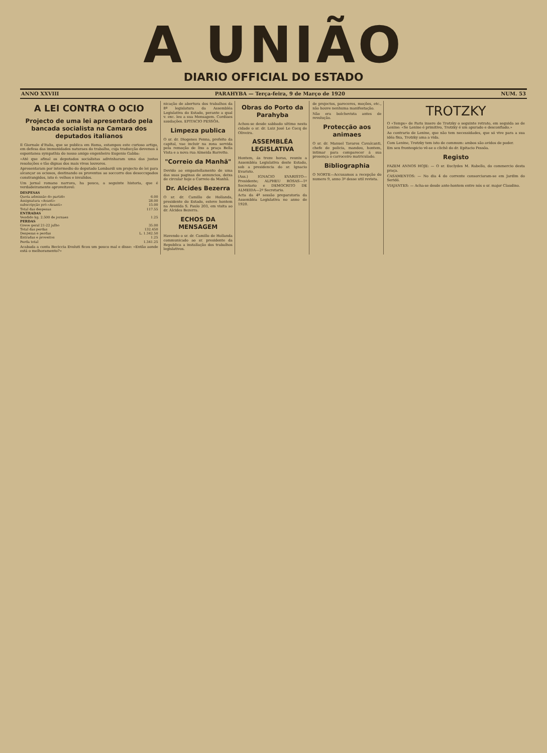A UNIÃO
DIARIO OFFICIAL DO ESTADO
ANNO XXVIII PARAHYBA — Terça-feira, 9 de Março de 1920 NUM. 53
A LEI CONTRA O OCIO
Projecto de uma lei apresentado pela bancada socialista na Camara dos deputados italianos
Il Giornale d'Italia, que se publica em Roma, estampou este curioso artigo, em defesa das immunidades naturaes do trabalho, cuja traducção devemos á espontanea sympathia do nosso amigo engenheiro Eugenio Gabba:
«Até que afinal os deputados socialistas adivinharam uma das justas resoluções e tão dignas dos mais vivos louvores.
Apresentaram por intermedio do deputado Lombardi um projecto de lei para alcançar os ociosos, destinando os proventos ao soccorro dos desoccupados constrangidos, isto é: velhos e invalidos.
Um jornal romano narrava, ha pouco, a seguinte historia, que é verdadeiramente aproveitavel:
| DESPESAS | |
| Quota admissão do partido | 6.00 |
| Assignatura «Avanti» | 28.00 |
| subscripção pró-«Avanti» | 15.00 |
| Total das despesas | 117.55 |
| ENTRADAS | |
| Vendido kg. 2.500 de jornaes | 1.25 |
| PERDAS | |
| Greve geral 21-22 julho | 35.00 |
| Total das perdas | 132.450 |
| Despesas e perdas | L. 1.342.50 |
| Entradas e proveitos | 1.25 |
| Perda total | 1.341.25 |
Acabada a conta Beciccia Evoluti ficou um pouco mal e disse: «Então aonde está o melhoramento?»
nicação de abertura dos trabalhos da 8ª legislatura da Assembléa Legislativa do Estado, perante a qual v. exc. leu a sua Mensagem. Cordiaes saudações. EPITACIO PESSÔA.
Limpeza publica
O sr. dr. Diogenes Penna, prefeito da capital, vae incluir na zona servida pela remoção de lixo a praça Bella Vista e a nova rua Almeida Barretto.
"Correio da Manhã"
Devido ao empastellamento de uma das suas paginas de annuncios, deixa de circular hoje o Correio da Manhã.
Dr. Alcides Bezerra
O sr. dr. Camillo de Hollanda, presidente do Estado, esteve hontem na Avenida S. Paulo 203, em visita ao dr. Alcides Bezerra.
ECHOS DA MENSAGEM
Havendo o sr. dr. Camillo de Hollanda communicado ao sr. presidente da Republica a installação dos trabalhos legislativos.
Obras do Porto da Parahyba
Achou-se desde sabbado ultimo nesta cidade o sr. dr. Luiz José Le Cocq de Oliveira.
ASSEMBLÉA LEGISLATIVA
Hontem, ás treze horas, reuniu a Assembléa Legislativa deste Estado, sob a presidencia do sr. Ignacio Evaristo.
(Ass.) IGNACIO EVARISTO—Presidente; ALPHEU ROSAS—1º Secretario e DEMOCRITO DE ALMEIDA—2º Secretario.
Acta da 4ª sessão preparatoria da Assembléa Legislativa no anno de 1920.
de projectos, pareceres, moções, etc., não houve nenhuma manifestação.
Não era bolchevista antes de revolução.
Protecção aos animaes
O sr. dr. Manuel Tavares Cavalcanti, chefe de policia, mandou, hontem, intimar para comparecer á sua presença o carroceiro matriculado.
Bibliographia
O NORTE—Accusamos a recepção do numero 9, anno 3º desse util revista.
TROTZKY
O «Temps» de Paris insere de Trotzky o seguinte retrato, em seguida ao de Lenine: «Se Lenine é primitivo, Trotzky é um apurado e desconfiado.»
Ao contrario de Lenine, que não tem necessidades, que só vive para a sua idéa fixa, Trotzky ama a vida.
Com Lenine, Trotzky tem isto de commum: ambos são avidos de poder.
Em seu frontespicio vê-se o clichê do dr. Epitacio Pessôa.
Registo
FAZEM ANNOS HOJE: — O sr. Euclydes M. Rabello, do commercio desta praça.
CASAMENTOS: — No dia 4 do corrente consorciaram-se em Jardim do Seridó.
VIAJANTES: — Acha-se desde ante-hontem entre nós o sr. major Claudino.